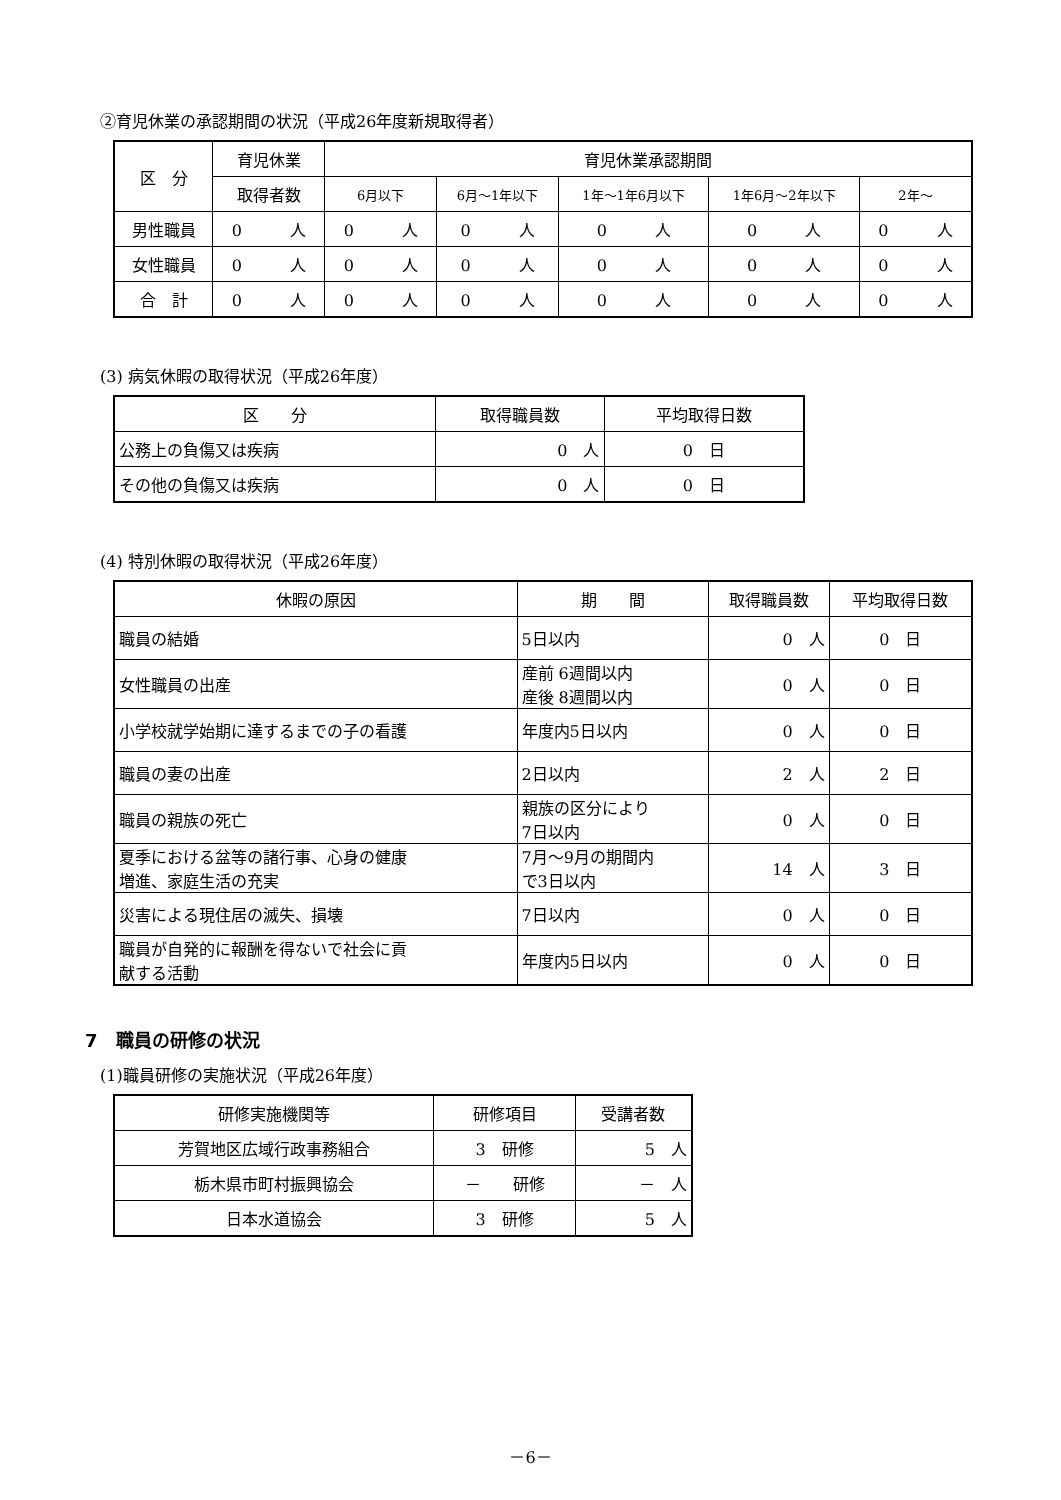②育児休業の承認期間の状況（平成26年度新規取得者）
| 区 分 | 育児休業 | 育児休業承認期間 | | | | |
| --- | --- | --- | --- | --- | --- | --- |
| | 取得者数 | 6月以下 | 6月～1年以下 | 1年～1年6月以下 | 1年6月～2年以下 | 2年～ |
| 男性職員 | 0 人 | 0 人 | 0 人 | 0 人 | 0 人 | 0 人 |
| 女性職員 | 0 人 | 0 人 | 0 人 | 0 人 | 0 人 | 0 人 |
| 合 計 | 0 人 | 0 人 | 0 人 | 0 人 | 0 人 | 0 人 |
(3) 病気休暇の取得状況（平成26年度）
| 区 分 | 取得職員数 | 平均取得日数 |
| --- | --- | --- |
| 公務上の負傷又は疾病 | 0 人 | 0 日 |
| その他の負傷又は疾病 | 0 人 | 0 日 |
(4) 特別休暇の取得状況（平成26年度）
| 休暇の原因 | 期 間 | 取得職員数 | 平均取得日数 |
| --- | --- | --- | --- |
| 職員の結婚 | 5日以内 | 0 人 | 0 日 |
| 女性職員の出産 | 産前 6週間以内 産後 8週間以内 | 0 人 | 0 日 |
| 小学校就学始期に達するまでの子の看護 | 年度内5日以内 | 0 人 | 0 日 |
| 職員の妻の出産 | 2日以内 | 2 人 | 2 日 |
| 職員の親族の死亡 | 親族の区分により 7日以内 | 0 人 | 0 日 |
| 夏季における盆等の諸行事、心身の健康 増進、家庭生活の充実 | 7月～9月の期間内 で3日以内 | 14 人 | 3 日 |
| 災害による現住居の滅失、損壊 | 7日以内 | 0 人 | 0 日 |
| 職員が自発的に報酬を得ないで社会に貢 献する活動 | 年度内5日以内 | 0 人 | 0 日 |
7　職員の研修の状況
(1)職員研修の実施状況（平成26年度）
| 研修実施機関等 | 研修項目 | 受講者数 |
| --- | --- | --- |
| 芳賀地区広域行政事務組合 | 3 研修 | 5 人 |
| 栃木県市町村振興協会 | － 研修 | － 人 |
| 日本水道協会 | 3 研修 | 5 人 |
－6－